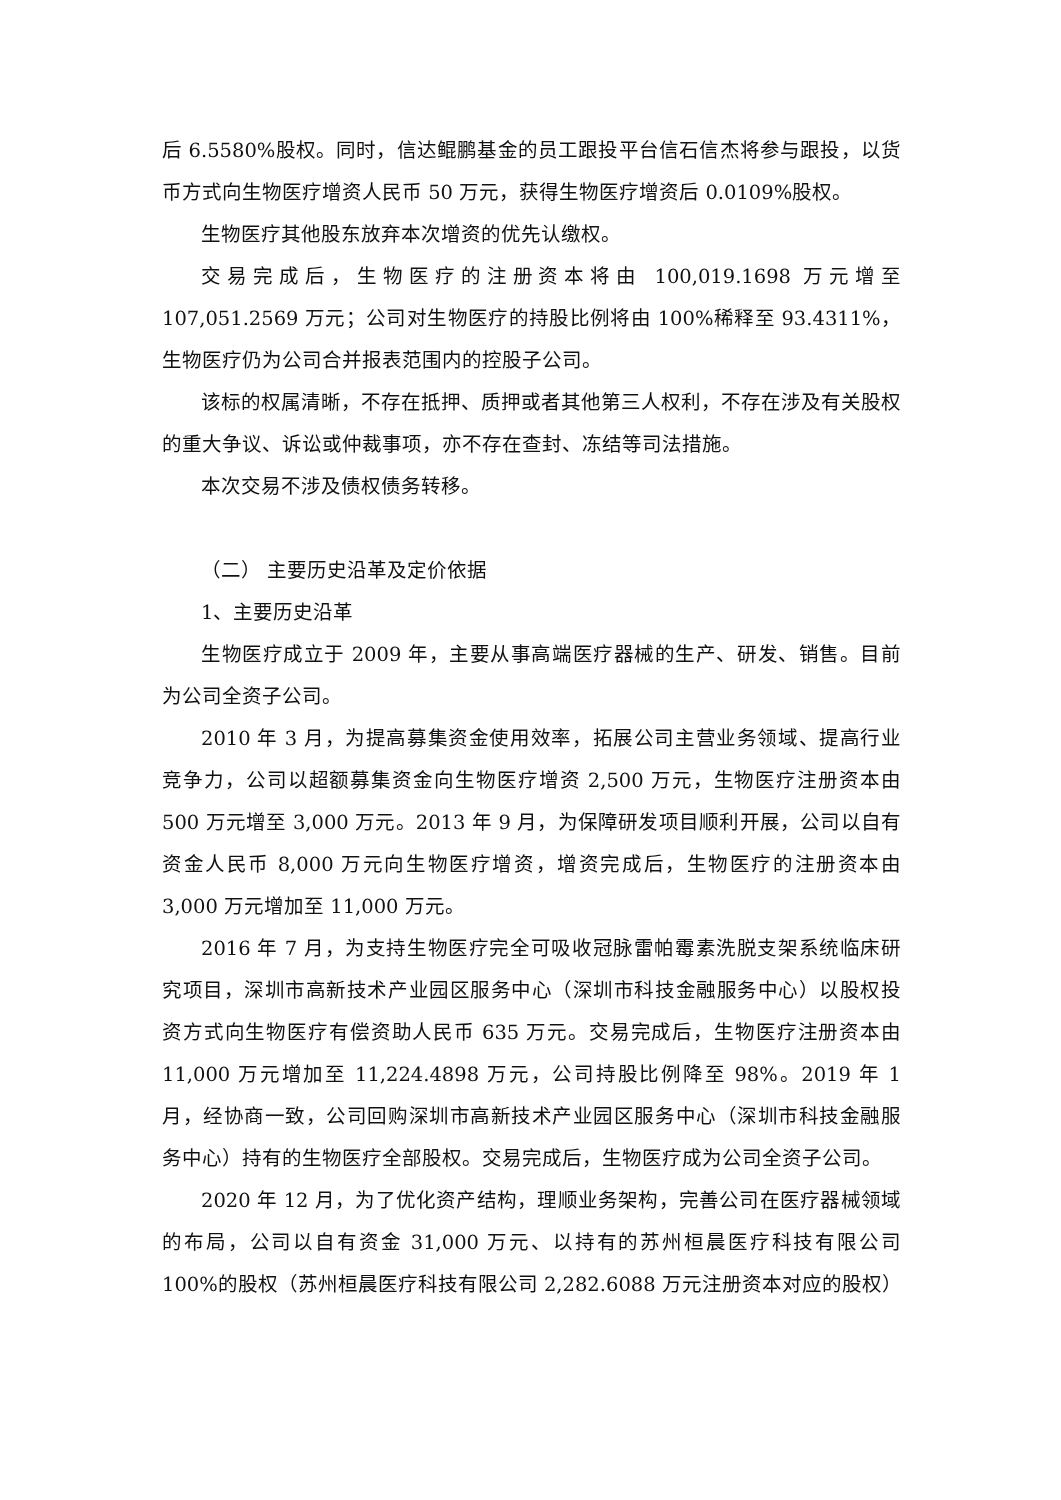后 6.5580%股权。同时，信达鲲鹏基金的员工跟投平台信石信杰将参与跟投，以货币方式向生物医疗增资人民币 50 万元，获得生物医疗增资后 0.0109%股权。
生物医疗其他股东放弃本次增资的优先认缴权。
交易完成后，生物医疗的注册资本将由 100,019.1698 万元增至 107,051.2569 万元；公司对生物医疗的持股比例将由 100%稀释至 93.4311%，生物医疗仍为公司合并报表范围内的控股子公司。
该标的权属清晰，不存在抵押、质押或者其他第三人权利，不存在涉及有关股权的重大争议、诉讼或仲裁事项，亦不存在查封、冻结等司法措施。
本次交易不涉及债权债务转移。
（二） 主要历史沿革及定价依据
1、主要历史沿革
生物医疗成立于 2009 年，主要从事高端医疗器械的生产、研发、销售。目前为公司全资子公司。
2010 年 3 月，为提高募集资金使用效率，拓展公司主营业务领域、提高行业竞争力，公司以超额募集资金向生物医疗增资 2,500 万元，生物医疗注册资本由 500 万元增至 3,000 万元。2013 年 9 月，为保障研发项目顺利开展，公司以自有资金人民币 8,000 万元向生物医疗增资，增资完成后，生物医疗的注册资本由 3,000 万元增加至 11,000 万元。
2016 年 7 月，为支持生物医疗完全可吸收冠脉雷帕霉素洗脱支架系统临床研究项目，深圳市高新技术产业园区服务中心（深圳市科技金融服务中心）以股权投资方式向生物医疗有偿资助人民币 635 万元。交易完成后，生物医疗注册资本由 11,000 万元增加至 11,224.4898 万元，公司持股比例降至 98%。2019 年 1 月，经协商一致，公司回购深圳市高新技术产业园区服务中心（深圳市科技金融服务中心）持有的生物医疗全部股权。交易完成后，生物医疗成为公司全资子公司。
2020 年 12 月，为了优化资产结构，理顺业务架构，完善公司在医疗器械领域的布局，公司以自有资金 31,000 万元、以持有的苏州桓晨医疗科技有限公司 100%的股权（苏州桓晨医疗科技有限公司 2,282.6088 万元注册资本对应的股权）